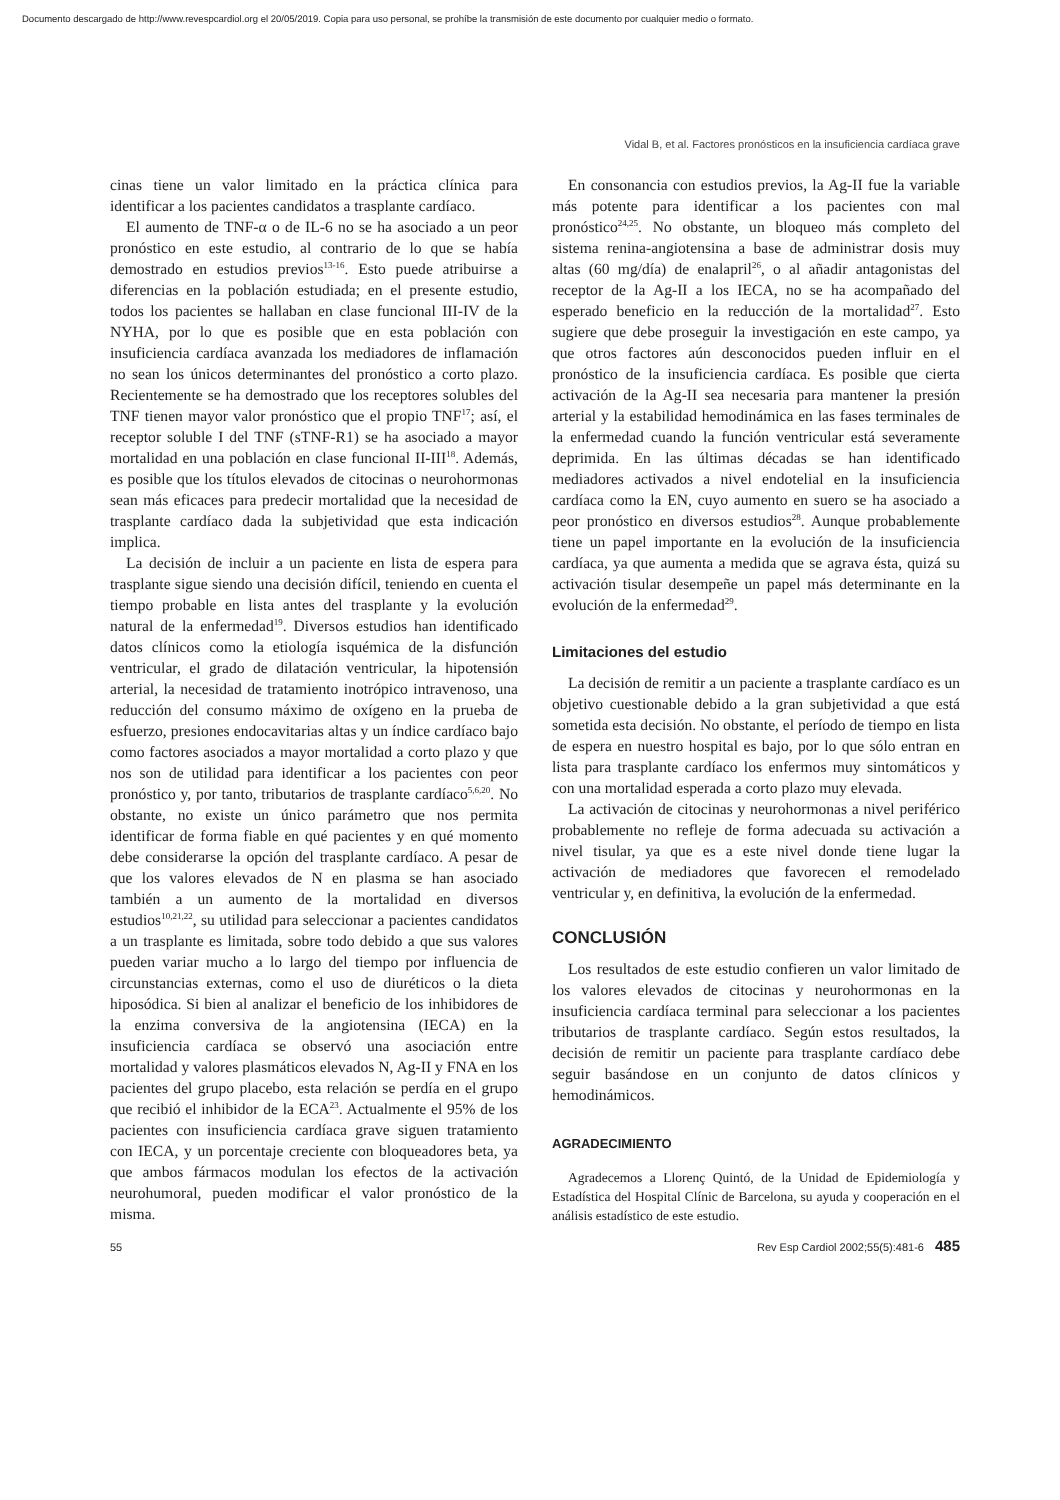Documento descargado de http://www.revespcardiol.org el 20/05/2019. Copia para uso personal, se prohíbe la transmisión de este documento por cualquier medio o formato.
Vidal B, et al. Factores pronósticos en la insuficiencia cardíaca grave
cinas tiene un valor limitado en la práctica clínica para identificar a los pacientes candidatos a trasplante cardíaco.
El aumento de TNF-α o de IL-6 no se ha asociado a un peor pronóstico en este estudio, al contrario de lo que se había demostrado en estudios previos<sup>13-16</sup>. Esto puede atribuirse a diferencias en la población estudiada; en el presente estudio, todos los pacientes se hallaban en clase funcional III-IV de la NYHA, por lo que es posible que en esta población con insuficiencia cardíaca avanzada los mediadores de inflamación no sean los únicos determinantes del pronóstico a corto plazo. Recientemente se ha demostrado que los receptores solubles del TNF tienen mayor valor pronóstico que el propio TNF<sup>17</sup>; así, el receptor soluble I del TNF (sTNF-R1) se ha asociado a mayor mortalidad en una población en clase funcional II-III<sup>18</sup>. Además, es posible que los títulos elevados de citocinas o neurohormonas sean más eficaces para predecir mortalidad que la necesidad de trasplante cardíaco dada la subjetividad que esta indicación implica.
La decisión de incluir a un paciente en lista de espera para trasplante sigue siendo una decisión difícil, teniendo en cuenta el tiempo probable en lista antes del trasplante y la evolución natural de la enfermedad<sup>19</sup>. Diversos estudios han identificado datos clínicos como la etiología isquémica de la disfunción ventricular, el grado de dilatación ventricular, la hipotensión arterial, la necesidad de tratamiento inotrópico intravenoso, una reducción del consumo máximo de oxígeno en la prueba de esfuerzo, presiones endocavitarias altas y un índice cardíaco bajo como factores asociados a mayor mortalidad a corto plazo y que nos son de utilidad para identificar a los pacientes con peor pronóstico y, por tanto, tributarios de trasplante cardíaco<sup>5,6,20</sup>. No obstante, no existe un único parámetro que nos permita identificar de forma fiable en qué pacientes y en qué momento debe considerarse la opción del trasplante cardíaco. A pesar de que los valores elevados de N en plasma se han asociado también a un aumento de la mortalidad en diversos estudios<sup>10,21,22</sup>, su utilidad para seleccionar a pacientes candidatos a un trasplante es limitada, sobre todo debido a que sus valores pueden variar mucho a lo largo del tiempo por influencia de circunstancias externas, como el uso de diuréticos o la dieta hiposódica. Si bien al analizar el beneficio de los inhibidores de la enzima conversiva de la angiotensina (IECA) en la insuficiencia cardíaca se observó una asociación entre mortalidad y valores plasmáticos elevados N, Ag-II y FNA en los pacientes del grupo placebo, esta relación se perdía en el grupo que recibió el inhibidor de la ECA<sup>23</sup>. Actualmente el 95% de los pacientes con insuficiencia cardíaca grave siguen tratamiento con IECA, y un porcentaje creciente con bloqueadores beta, ya que ambos fármacos modulan los efectos de la activación neurohumoral, pueden modificar el valor pronóstico de la misma.
En consonancia con estudios previos, la Ag-II fue la variable más potente para identificar a los pacientes con mal pronóstico<sup>24,25</sup>. No obstante, un bloqueo más completo del sistema renina-angiotensina a base de administrar dosis muy altas (60 mg/día) de enalapril<sup>26</sup>, o al añadir antagonistas del receptor de la Ag-II a los IECA, no se ha acompañado del esperado beneficio en la reducción de la mortalidad<sup>27</sup>. Esto sugiere que debe proseguir la investigación en este campo, ya que otros factores aún desconocidos pueden influir en el pronóstico de la insuficiencia cardíaca. Es posible que cierta activación de la Ag-II sea necesaria para mantener la presión arterial y la estabilidad hemodinámica en las fases terminales de la enfermedad cuando la función ventricular está severamente deprimida. En las últimas décadas se han identificado mediadores activados a nivel endotelial en la insuficiencia cardíaca como la EN, cuyo aumento en suero se ha asociado a peor pronóstico en diversos estudios<sup>28</sup>. Aunque probablemente tiene un papel importante en la evolución de la insuficiencia cardíaca, ya que aumenta a medida que se agrava ésta, quizá su activación tisular desempeñe un papel más determinante en la evolución de la enfermedad<sup>29</sup>.
Limitaciones del estudio
La decisión de remitir a un paciente a trasplante cardíaco es un objetivo cuestionable debido a la gran subjetividad a que está sometida esta decisión. No obstante, el período de tiempo en lista de espera en nuestro hospital es bajo, por lo que sólo entran en lista para trasplante cardíaco los enfermos muy sintomáticos y con una mortalidad esperada a corto plazo muy elevada.
La activación de citocinas y neurohormonas a nivel periférico probablemente no refleje de forma adecuada su activación a nivel tisular, ya que es a este nivel donde tiene lugar la activación de mediadores que favorecen el remodelado ventricular y, en definitiva, la evolución de la enfermedad.
CONCLUSIÓN
Los resultados de este estudio confieren un valor limitado de los valores elevados de citocinas y neurohormonas en la insuficiencia cardíaca terminal para seleccionar a los pacientes tributarios de trasplante cardíaco. Según estos resultados, la decisión de remitir un paciente para trasplante cardíaco debe seguir basándose en un conjunto de datos clínicos y hemodinámicos.
AGRADECIMIENTO
Agradecemos a Llorenç Quintó, de la Unidad de Epidemiología y Estadística del Hospital Clínic de Barcelona, su ayuda y cooperación en el análisis estadístico de este estudio.
55 Rev Esp Cardiol 2002;55(5):481-6 485